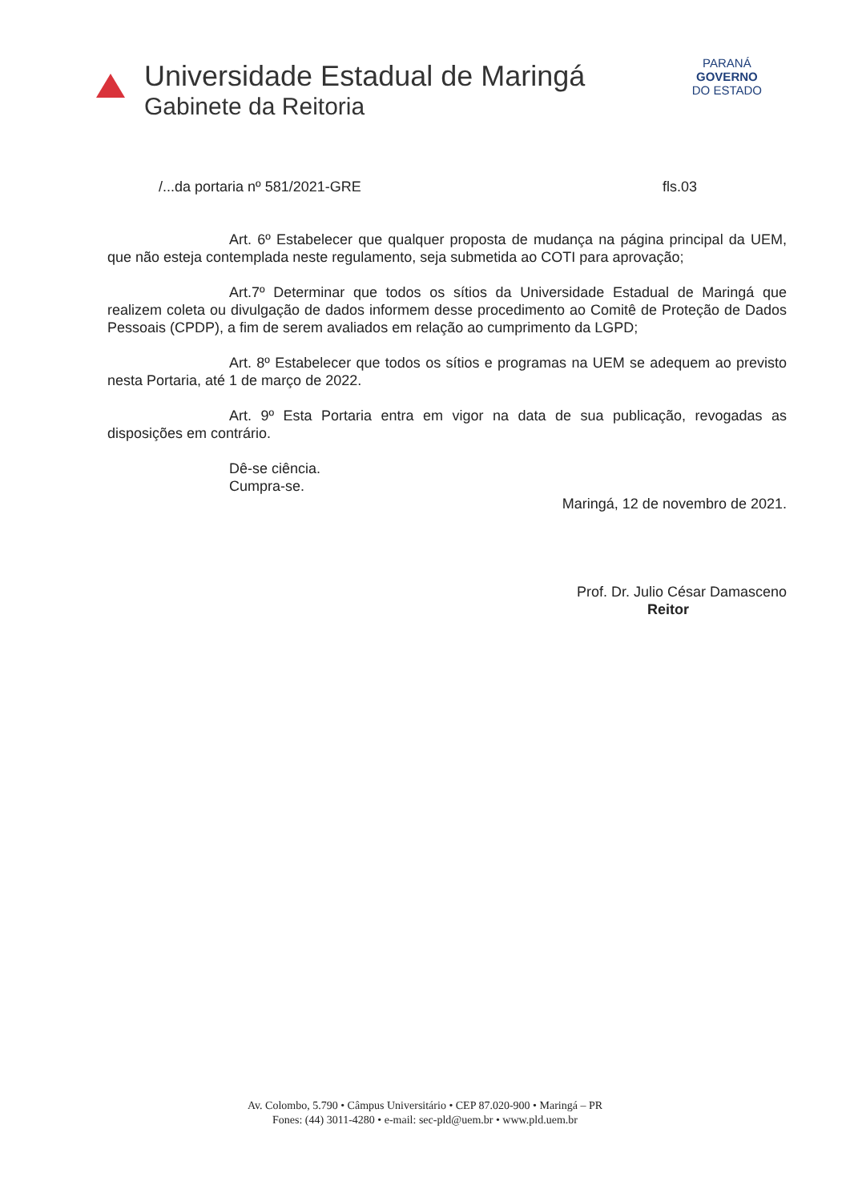Universidade Estadual de Maringá
Gabinete da Reitoria
PARANÁ
GOVERNO
DO ESTADO
/...da portaria nº 581/2021-GRE fls.03
Art. 6º Estabelecer que qualquer proposta de mudança na página principal da UEM, que não esteja contemplada neste regulamento, seja submetida ao COTI para aprovação;
Art.7º Determinar que todos os sítios da Universidade Estadual de Maringá que realizem coleta ou divulgação de dados informem desse procedimento ao Comitê de Proteção de Dados Pessoais (CPDP), a fim de serem avaliados em relação ao cumprimento da LGPD;
Art. 8º Estabelecer que todos os sítios e programas na UEM se adequem ao previsto nesta Portaria, até 1 de março de 2022.
Art. 9º Esta Portaria entra em vigor na data de sua publicação, revogadas as disposições em contrário.
Dê-se ciência.
Cumpra-se.
Maringá, 12 de novembro de 2021.
Prof. Dr. Julio César Damasceno
Reitor
Av. Colombo, 5.790 • Câmpus Universitário • CEP 87.020-900 • Maringá – PR
Fones: (44) 3011-4280 • e-mail: sec-pld@uem.br • www.pld.uem.br